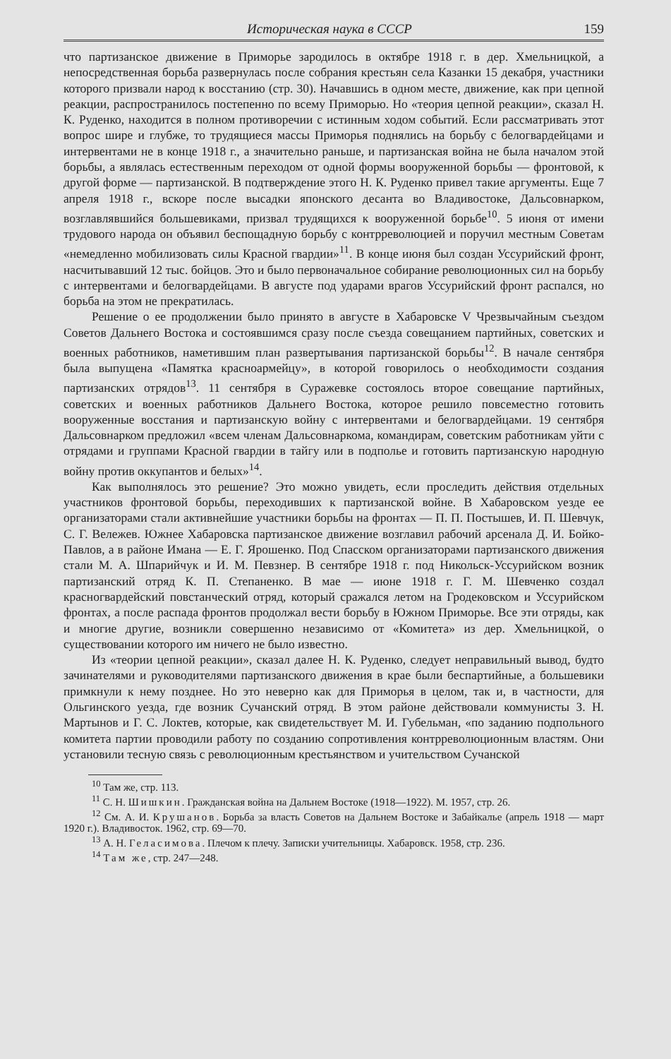Историческая наука в СССР 159
что партизанское движение в Приморье зародилось в октябре 1918 г. в дер. Хмельницкой, а непосредственная борьба развернулась после собрания крестьян села Казанки 15 декабря, участники которого призвали народ к восстанию (стр. 30). Начавшись в одном месте, движение, как при цепной реакции, распространилось постепенно по всему Приморью. Но «теория цепной реакции», сказал Н. К. Руденко, находится в полном противоречии с истинным ходом событий. Если рассматривать этот вопрос шире и глубже, то трудящиеся массы Приморья поднялись на борьбу с белогвардейцами и интервентами не в конце 1918 г., а значительно раньше, и партизанская война не была началом этой борьбы, а являлась естественным переходом от одной формы вооруженной борьбы — фронтовой, к другой форме — партизанской. В подтверждение этого Н. К. Руденко привел такие аргументы. Еще 7 апреля 1918 г., вскоре после высадки японского десанта во Владивостоке, Дальсовнарком, возглавлявшийся большевиками, призвал трудящихся к вооруженной борьбе<sup>10</sup>. 5 июня от имени трудового народа он объявил беспощадную борьбу с контрреволюцией и поручил местным Советам «немедленно мобилизовать силы Красной гвардии»<sup>11</sup>. В конце июня был создан Уссурийский фронт, насчитывавший 12 тыс. бойцов. Это и было первоначальное собирание революционных сил на борьбу с интервентами и белогвардейцами. В августе под ударами врагов Уссурийский фронт распался, но борьба на этом не прекратилась.
Решение о ее продолжении было принято в августе в Хабаровске V Чрезвычайным съездом Советов Дальнего Востока и состоявшимся сразу после съезда совещанием партийных, советских и военных работников, наметившим план развертывания партизанской борьбы<sup>12</sup>. В начале сентября была выпущена «Памятка красноармейцу», в которой говорилось о необходимости создания партизанских отрядов<sup>13</sup>. 11 сентября в Суражевке состоялось второе совещание партийных, советских и военных работников Дальнего Востока, которое решило повсеместно готовить вооруженные восстания и партизанскую войну с интервентами и белогвардейцами. 19 сентября Дальсовнарком предложил «всем членам Дальсовнаркома, командирам, советским работникам уйти с отрядами и группами Красной гвардии в тайгу или в подполье и готовить партизанскую народную войну против оккупантов и белых»<sup>14</sup>.
Как выполнялось это решение? Это можно увидеть, если проследить действия отдельных участников фронтовой борьбы, переходивших к партизанской войне. В Хабаровском уезде ее организаторами стали активнейшие участники борьбы на фронтах — П. П. Постышев, И. П. Шевчук, С. Г. Вележев. Южнее Хабаровска партизанское движение возглавил рабочий арсенала Д. И. Бойко-Павлов, а в районе Имана — Е. Г. Ярошенко. Под Спасском организаторами партизанского движения стали М. А. Шпарийчук и И. М. Певзнер. В сентябре 1918 г. под Никольск-Уссурийском возник партизанский отряд К. П. Степаненко. В мае — июне 1918 г. Г. М. Шевченко создал красногвардейский повстанческий отряд, который сражался летом на Гродековском и Уссурийском фронтах, а после распада фронтов продолжал вести борьбу в Южном Приморье. Все эти отряды, как и многие другие, возникли совершенно независимо от «Комитета» из дер. Хмельницкой, о существовании которого им ничего не было известно.
Из «теории цепной реакции», сказал далее Н. К. Руденко, следует неправильный вывод, будто зачинателями и руководителями партизанского движения в крае были беспартийные, а большевики примкнули к нему позднее. Но это неверно как для Приморья в целом, так и, в частности, для Ольгинского уезда, где возник Сучанский отряд. В этом районе действовали коммунисты З. Н. Мартынов и Г. С. Локтев, которые, как свидетельствует М. И. Губельман, «по заданию подпольного комитета партии проводили работу по созданию сопротивления контрреволюционным властям. Они установили тесную связь с революционным крестьянством и учительством Сучанской
<sup>10</sup> Там же, стр. 113.
<sup>11</sup> С. Н. Шишкин. Гражданская война на Дальнем Востоке (1918—1922). М. 1957, стр. 26.
<sup>12</sup> См. А. И. Крушанов. Борьба за власть Советов на Дальнем Востоке и Забайкалье (апрель 1918 — март 1920 г.). Владивосток. 1962, стр. 69—70.
<sup>13</sup> А. Н. Геласимова. Плечом к плечу. Записки учительницы. Хабаровск. 1958, стр. 236.
<sup>14</sup> Там же, стр. 247—248.